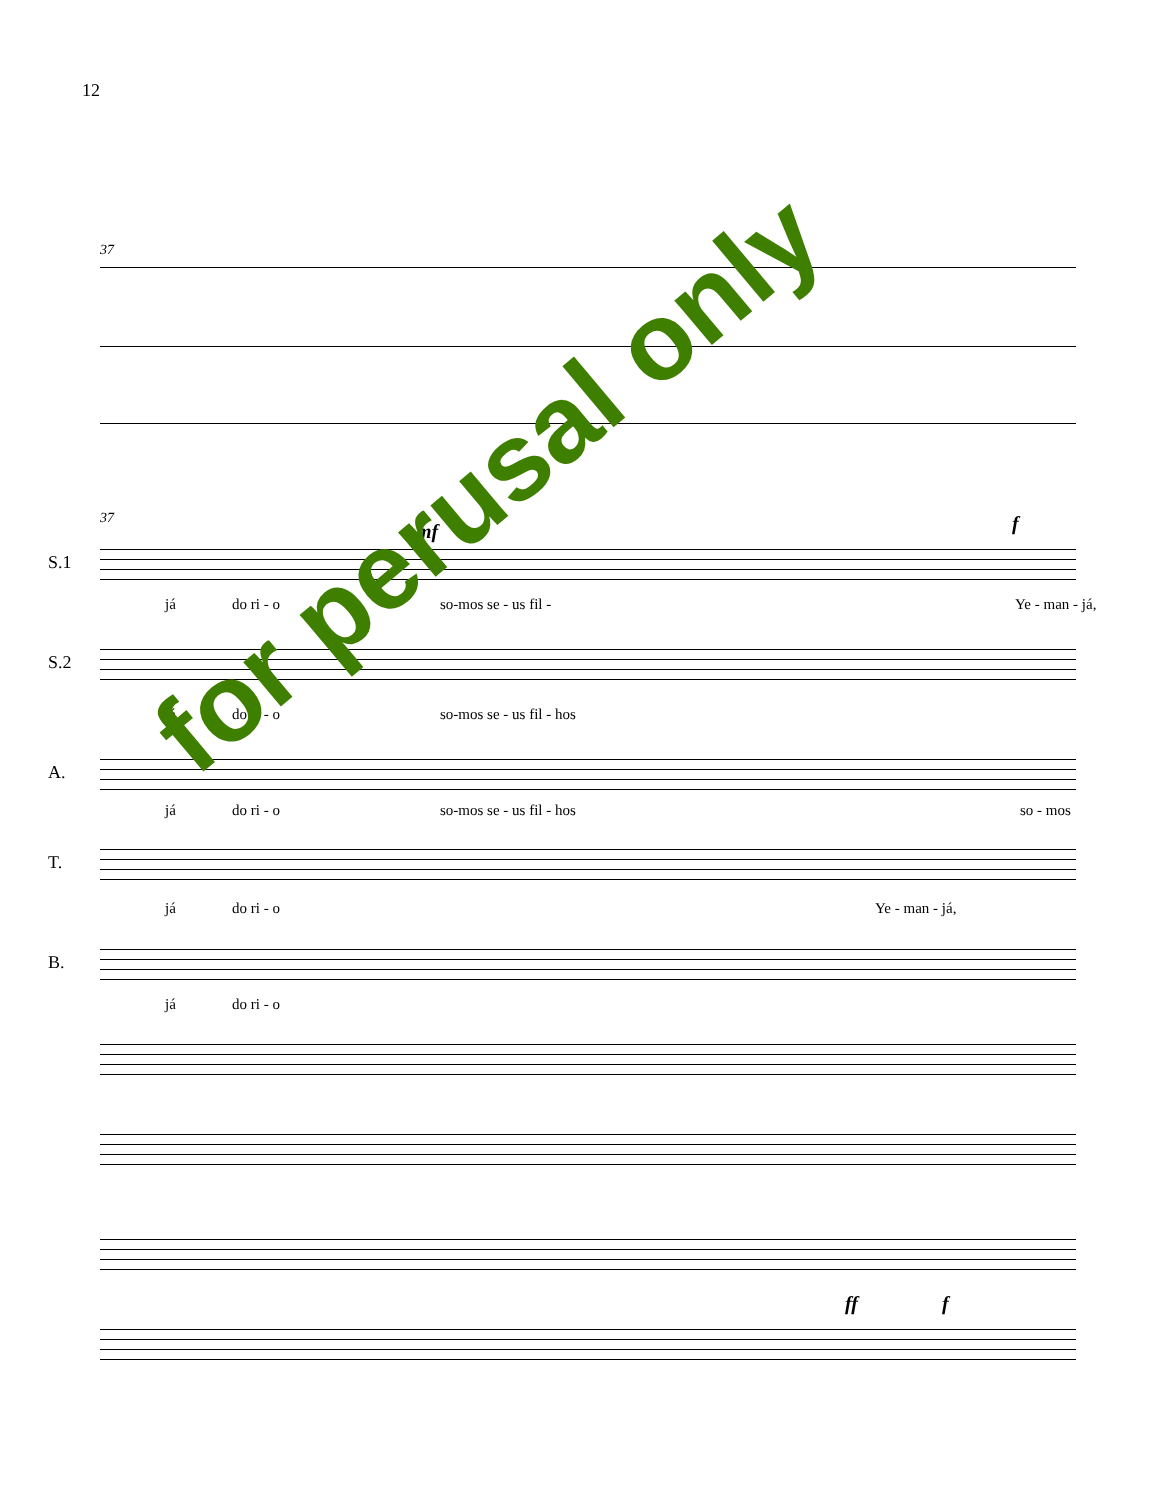12
37
37
S.1
mf f
já do ri - o so-mos se - us fil - Ye - man - já,
S.2
já do ri - o so-mos se - us fil - hos
A.
já do ri - o so-mos se - us fil - hos so - mos
T.
já do ri - o Ye - man - já,
B.
já do ri - o
ff f
for perusal only